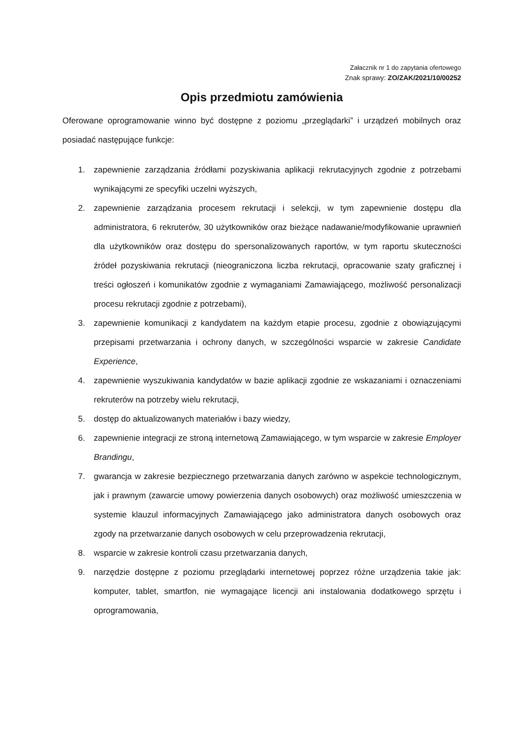Załacznik nr 1 do zapytania ofertowego
Znak sprawy: ZO/ZAK/2021/10/00252
Opis przedmiotu zamówienia
Oferowane oprogramowanie winno być dostępne z poziomu „przeglądarki” i urządzeń mobilnych oraz posiadać następujące funkcje:
1. zapewnienie zarządzania źródłami pozyskiwania aplikacji rekrutacyjnych zgodnie z potrzebami wynikającymi ze specyfiki uczelni wyższych,
2. zapewnienie zarządzania procesem rekrutacji i selekcji, w tym zapewnienie dostępu dla administratora, 6 rekruterów, 30 użytkowników oraz bieżące nadawanie/modyfikowanie uprawnień dla użytkowników oraz dostępu do spersonalizowanych raportów, w tym raportu skuteczności źródeł pozyskiwania rekrutacji (nieograniczona liczba rekrutacji, opracowanie szaty graficznej i treści ogłoszeń i komunikatów zgodnie z wymaganiami Zamawiającego, możliwość personalizacji procesu rekrutacji zgodnie z potrzebami),
3. zapewnienie komunikacji z kandydatem na każdym etapie procesu, zgodnie z obowiązującymi przepisami przetwarzania i ochrony danych, w szczególności wsparcie w zakresie Candidate Experience,
4. zapewnienie wyszukiwania kandydatów w bazie aplikacji zgodnie ze wskazaniami i oznaczeniami rekruterów na potrzeby wielu rekrutacji,
5. dostęp do aktualizowanych materiałów i bazy wiedzy,
6. zapewnienie integracji ze stroną internetową Zamawiającego, w tym wsparcie w zakresie Employer Brandingu,
7. gwarancja w zakresie bezpiecznego przetwarzania danych zarówno w aspekcie technologicznym, jak i prawnym (zawarcie umowy powierzenia danych osobowych) oraz możliwość umieszczenia w systemie klauzul informacyjnych Zamawiającego jako administratora danych osobowych oraz zgody na przetwarzanie danych osobowych w celu przeprowadzenia rekrutacji,
8. wsparcie w zakresie kontroli czasu przetwarzania danych,
9. narzędzie dostępne z poziomu przeglądarki internetowej poprzez różne urządzenia takie jak: komputer, tablet, smartfon, nie wymagające licencji ani instalowania dodatkowego sprzętu i oprogramowania,